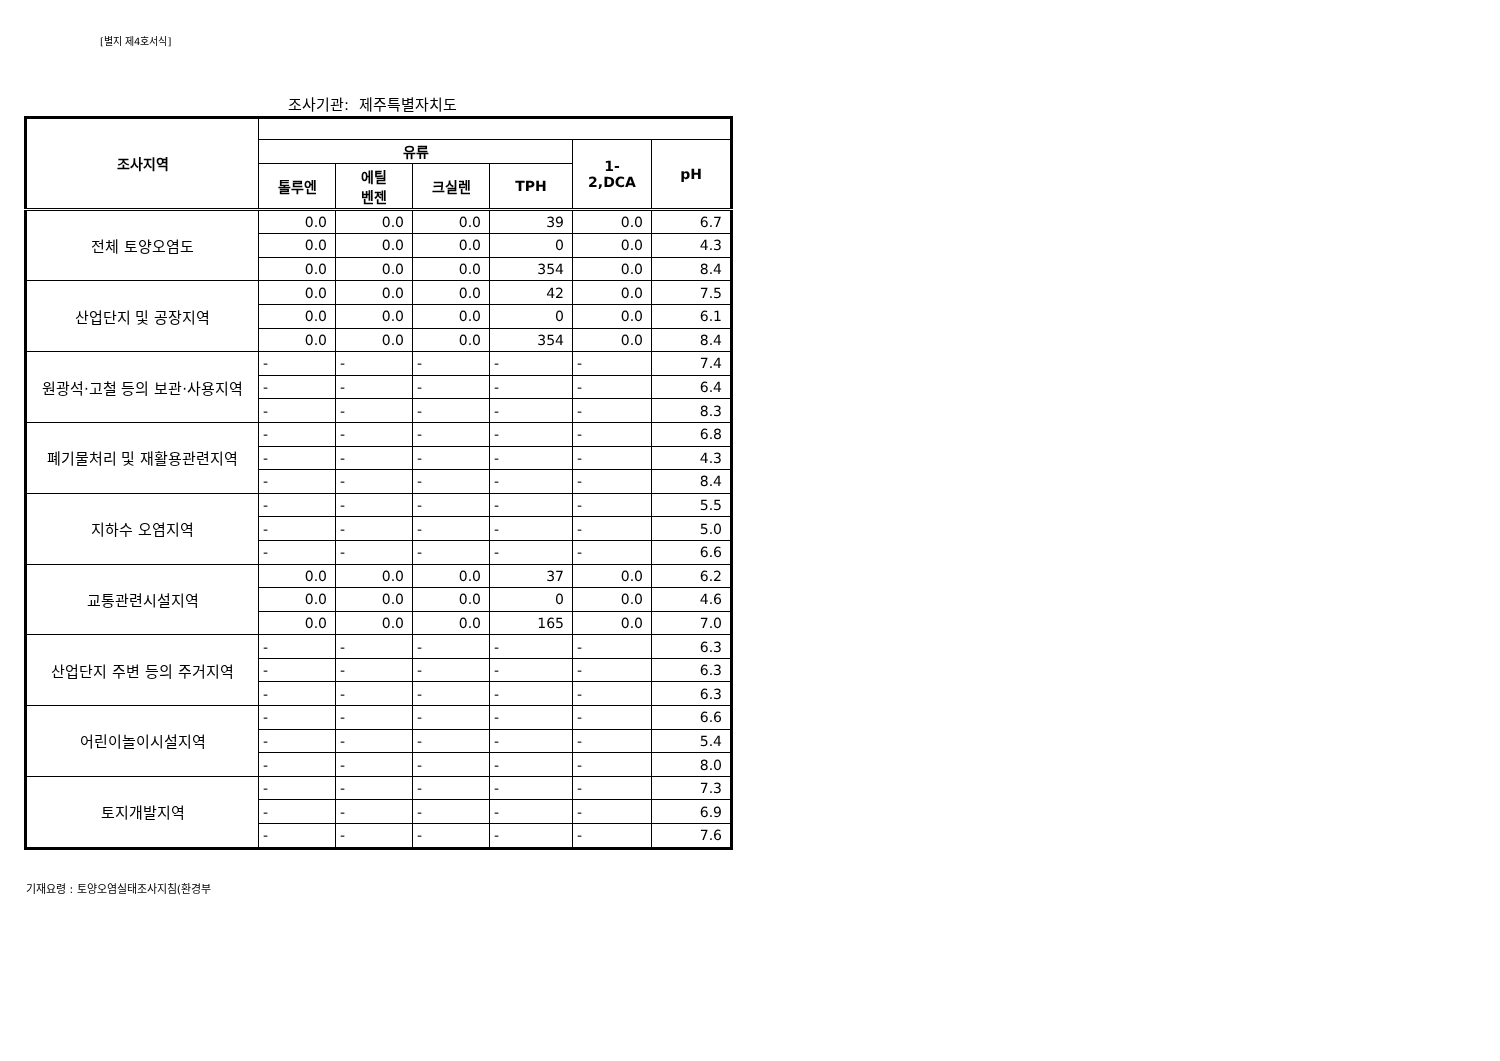[별지 제4호서식]
조사기관: 제주특별자치도
| 조사지역 | | | | | | |
| --- | --- | --- | --- | --- | --- | --- |
| | 유류 | | | | 1-2,DCA | pH |
| | 톨루엔 | 에틸 벤젠 | 크실렌 | TPH | | |
| 전체 토양오염도 | 0.0 | 0.0 | 0.0 | 39 | 0.0 | 6.7 |
| | 0.0 | 0.0 | 0.0 | 0 | 0.0 | 4.3 |
| | 0.0 | 0.0 | 0.0 | 354 | 0.0 | 8.4 |
| 산업단지 및 공장지역 | 0.0 | 0.0 | 0.0 | 42 | 0.0 | 7.5 |
| | 0.0 | 0.0 | 0.0 | 0 | 0.0 | 6.1 |
| | 0.0 | 0.0 | 0.0 | 354 | 0.0 | 8.4 |
| 원광석·고철 등의 보관·사용지역 | - | - | - | - | - | 7.4 |
| | - | - | - | - | - | 6.4 |
| | - | - | - | - | - | 8.3 |
| 폐기물처리 및 재활용관련지역 | - | - | - | - | - | 6.8 |
| | - | - | - | - | - | 4.3 |
| | - | - | - | - | - | 8.4 |
| 지하수 오염지역 | - | - | - | - | - | 5.5 |
| | - | - | - | - | - | 5.0 |
| | - | - | - | - | - | 6.6 |
| 교통관련시설지역 | 0.0 | 0.0 | 0.0 | 37 | 0.0 | 6.2 |
| | 0.0 | 0.0 | 0.0 | 0 | 0.0 | 4.6 |
| | 0.0 | 0.0 | 0.0 | 165 | 0.0 | 7.0 |
| 산업단지 주변 등의 주거지역 | - | - | - | - | - | 6.3 |
| | - | - | - | - | - | 6.3 |
| | - | - | - | - | - | 6.3 |
| 어린이놀이시설지역 | - | - | - | - | - | 6.6 |
| | - | - | - | - | - | 5.4 |
| | - | - | - | - | - | 8.0 |
| 토지개발지역 | - | - | - | - | - | 7.3 |
| | - | - | - | - | - | 6.9 |
| | - | - | - | - | - | 7.6 |
기재요령 : 토양오염실태조사지침(환경부